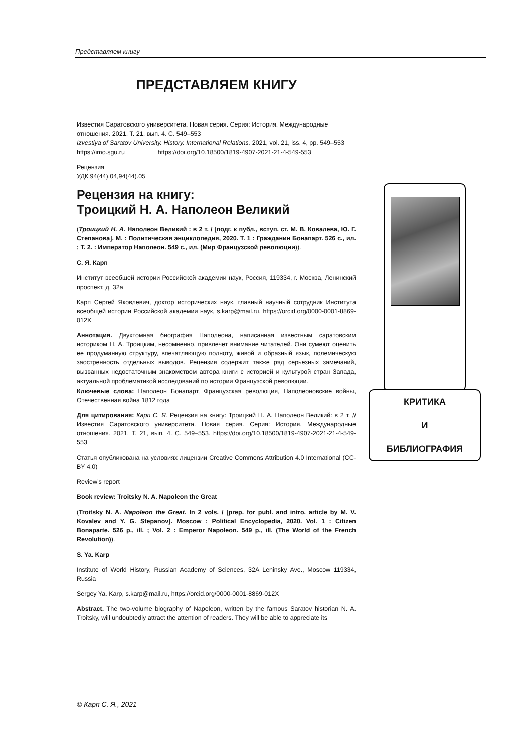Представляем книгу
ПРЕДСТАВЛЯЕМ КНИГУ
Известия Саратовского университета. Новая серия. Серия: История. Международные отношения. 2021. Т. 21, вып. 4. С. 549–553
Izvestiya of Saratov University. History. International Relations, 2021, vol. 21, iss. 4, pp. 549–553
https://imo.sgu.ru https://doi.org/10.18500/1819-4907-2021-21-4-549-553
Рецензия
УДК 94(44).04,94(44).05
Рецензия на книгу:
Троицкий Н. А. Наполеон Великий
(Троицкий Н. А. Наполеон Великий : в 2 т. / [подг. к публ., вступ. ст. М. В. Ковалева, Ю. Г. Степанова]. М. : Политическая энциклопедия, 2020. Т. 1 : Гражданин Бонапарт. 526 с., ил. ; Т. 2. : Император Наполеон. 549 с., ил. (Мир Французской революции)).
С. Я. Карп
Институт всеобщей истории Российской академии наук, Россия, 119334, г. Москва, Ленинский проспект, д. 32а
Карп Сергей Яковлевич, доктор исторических наук, главный научный сотрудник Института всеобщей истории Российской академии наук, s.karp@mail.ru, https://orcid.org/0000-0001-8869-012X
Аннотация. Двухтомная биография Наполеона, написанная известным саратовским историком Н. А. Троицким, несомненно, привлечет внимание читателей. Они сумеют оценить ее продуманную структуру, впечатляющую полноту, живой и образный язык, полемическую заостренность отдельных выводов. Рецензия содержит также ряд серьезных замечаний, вызванных недостаточным знакомством автора книги с историей и культурой стран Запада, актуальной проблематикой исследований по истории Французской революции.
Ключевые слова: Наполеон Бонапарт, Французская революция, Наполеоновские войны, Отечественная война 1812 года
Для цитирования: Карп С. Я. Рецензия на книгу: Троицкий Н. А. Наполеон Великий: в 2 т. // Известия Саратовского университета. Новая серия. Серия: История. Международные отношения. 2021. Т. 21, вып. 4. С. 549–553. https://doi.org/10.18500/1819-4907-2021-21-4-549-553
Статья опубликована на условиях лицензии Creative Commons Attribution 4.0 International (CC-BY 4.0)
Review’s report
Book review: Troitsky N. A. Napoleon the Great
(Troitsky N. A. Napoleon the Great. In 2 vols. / [prep. for publ. and intro. article by M. V. Kovalev and Y. G. Stepanov]. Moscow : Political Encyclopedia, 2020. Vol. 1 : Citizen Bonaparte. 526 p., ill. ; Vol. 2 : Emperor Napoleon. 549 p., ill. (The World of the French Revolution)).
S. Ya. Karp
Institute of World History, Russian Academy of Sciences, 32A Leninsky Ave., Moscow 119334, Russia
Sergey Ya. Karp, s.karp@mail.ru, https://orcid.org/0000-0001-8869-012X
Abstract. The two-volume biography of Napoleon, written by the famous Saratov historian N. A. Troitsky, will undoubtedly attract the attention of readers. They will be able to appreciate its
КРИТИКА
И
БИБЛИОГРАФИЯ
© Карп С. Я., 2021